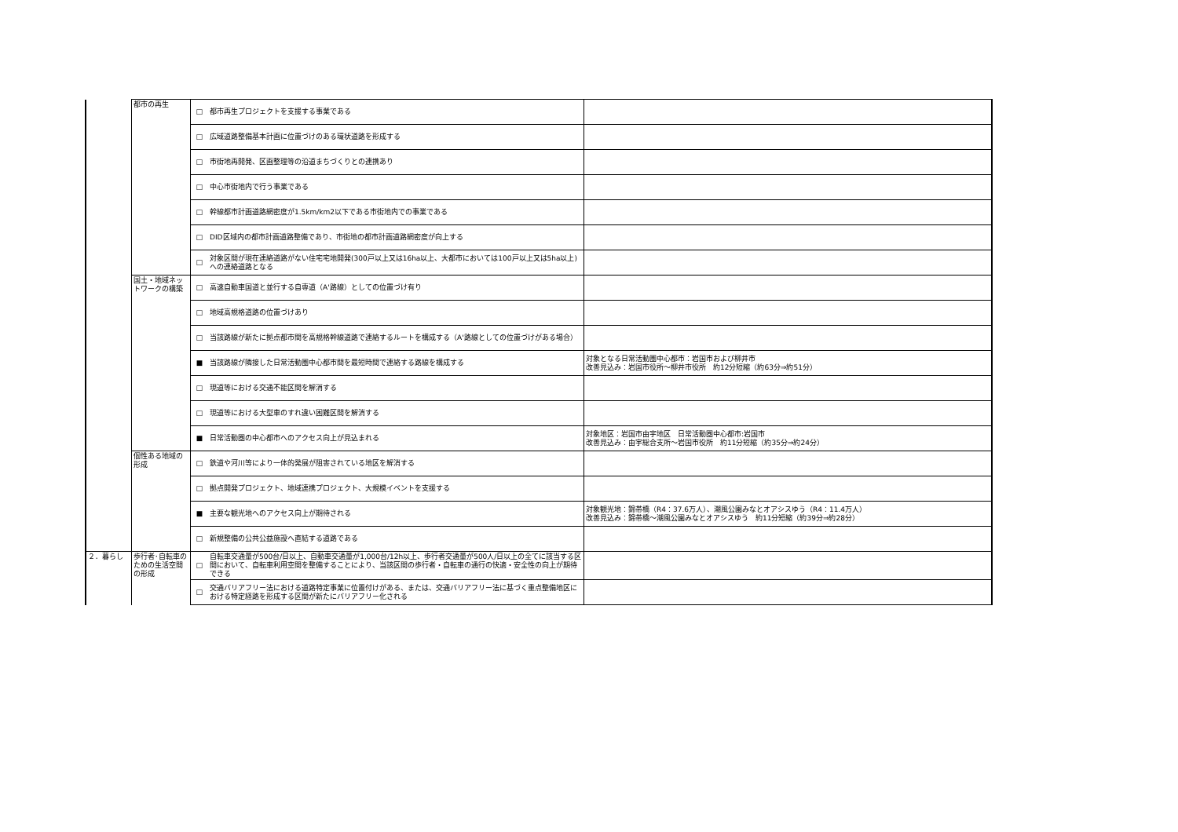| | 都市の再生 | □ | 都市再生プロジェクトを支援する事業である | |
| | | □ | 広域道路整備基本計画に位置づけのある環状道路を形成する | |
| | | □ | 市街地再開発、区画整理等の沿道まちづくりとの連携あり | |
| | | □ | 中心市街地内で行う事業である | |
| | | □ | 幹線都市計画道路網密度が1.5km/km2以下である市街地内での事業である | |
| | | □ | DID区域内の都市計画道路整備であり、市街地の都市計画道路網密度が向上する | |
| | | □ | 対象区間が現在連絡道路がない住宅宅地開発(300戸以上又は16ha以上、大都市においては100戸以上又は5ha以上)への連絡道路となる | |
| | 国土・地域ネットワークの構築 | □ | 高速自動車国道と並行する自専道（A'路線）としての位置づけ有り | |
| | | □ | 地域高規格道路の位置づけあり | |
| | | □ | 当該路線が新たに拠点都市間を高規格幹線道路で連絡するルートを構成する（A'路線としての位置づけがある場合） | |
| | | ■ | 当該路線が隣接した日常活動圏中心都市間を最短時間で連絡する路線を構成する | 対象となる日常活動圏中心都市：岩国市および柳井市 改善見込み：岩国市役所～柳井市役所 約12分短縮（約63分⇒約51分） |
| | | □ | 現道等における交通不能区間を解消する | |
| | | □ | 現道等における大型車のすれ違い困難区間を解消する | |
| | | ■ | 日常活動圏の中心都市へのアクセス向上が見込まれる | 対象地区：岩国市由宇地区 日常活動圏中心都市:岩国市 改善見込み：由宇総合支所～岩国市役所 約11分短縮（約35分⇒約24分） |
| | 個性ある地域の形成 | □ | 鉄道や河川等により一体的発展が阻害されている地区を解消する | |
| | | □ | 拠点開発プロジェクト、地域連携プロジェクト、大規模イベントを支援する | |
| | | ■ | 主要な観光地へのアクセス向上が期待される | 対象観光地：錦帯橋（R4：37.6万人）、潮風公園みなとオアシスゆう（R4：11.4万人） 改善見込み：錦帯橋～潮風公園みなとオアシスゆう 約11分短縮（約39分⇒約28分） |
| | | □ | 新規整備の公共公益施設へ直結する道路である | |
| ２．暮らし | 歩行者･自転車のための生活空間の形成 | □ | 自転車交通量が500台/日以上、自動車交通量が1,000台/12h以上、歩行者交通量が500人/日以上の全てに該当する区間において、自転車利用空間を整備することにより、当該区間の歩行者・自転車の通行の快適・安全性の向上が期待できる | |
| | | □ | 交通バリアフリー法における道路特定事業に位置付けがある、または、交通バリアフリー法に基づく重点整備地区における特定経路を形成する区間が新たにバリアフリー化される | |